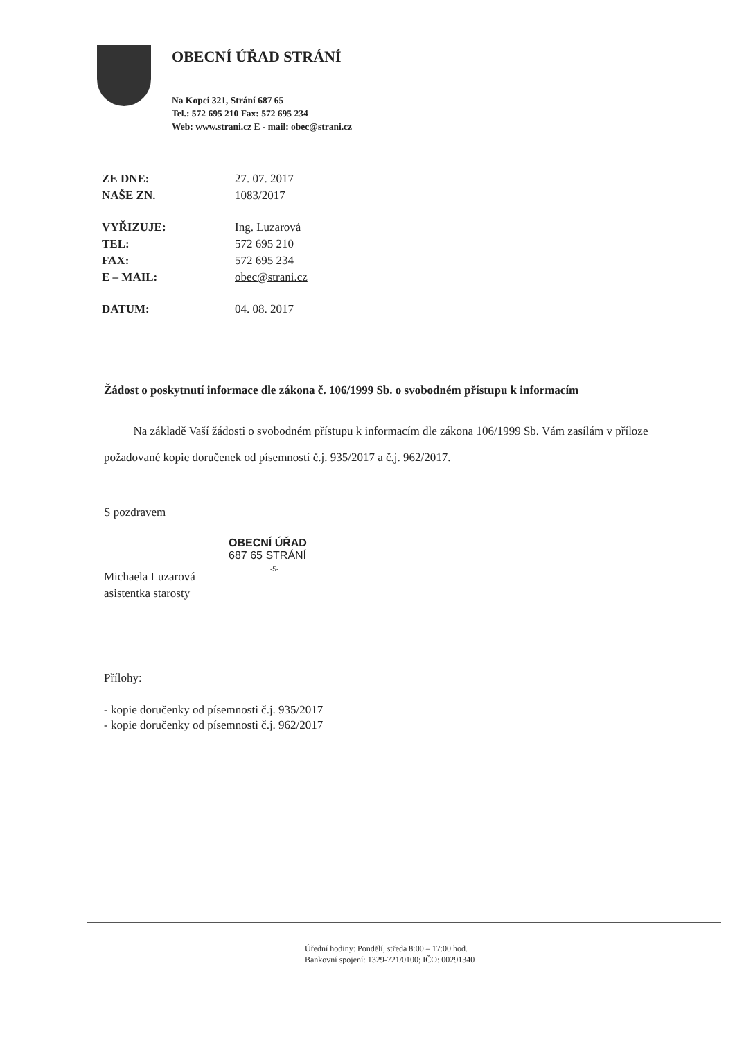OBECNÍ ÚŘAD STRÁNÍ
Na Kopci 321, Strání 687 65
Tel.: 572 695 210 Fax: 572 695 234
Web: www.strani.cz E - mail: obec@strani.cz
| ZE DNE: | 27. 07. 2017 |
| NAŠE ZN. | 1083/2017 |
| VYŘIZUJE: | Ing. Luzarová |
| TEL: | 572 695 210 |
| FAX: | 572 695 234 |
| E – MAIL: | obec@strani.cz |
| DATUM: | 04. 08. 2017 |
Žádost o poskytnutí informace dle zákona č. 106/1999 Sb. o svobodném přístupu k informacím
Na základě Vaší žádosti o svobodném přístupu k informacím dle zákona 106/1999 Sb. Vám zasílám v příloze požadované kopie doručenek od písemností č.j. 935/2017 a č.j. 962/2017.
S pozdravem
OBECNÍ ÚŘAD
687 65 STRÁNÍ
-5-
Michaela Luzarová
asistentka starosty
Přílohy:
- kopie doručenky od písemnosti č.j. 935/2017
- kopie doručenky od písemnosti č.j. 962/2017
Úřední hodiny: Pondělí, středa 8:00 – 17:00 hod.
Bankovní spojení: 1329-721/0100; IČO: 00291340